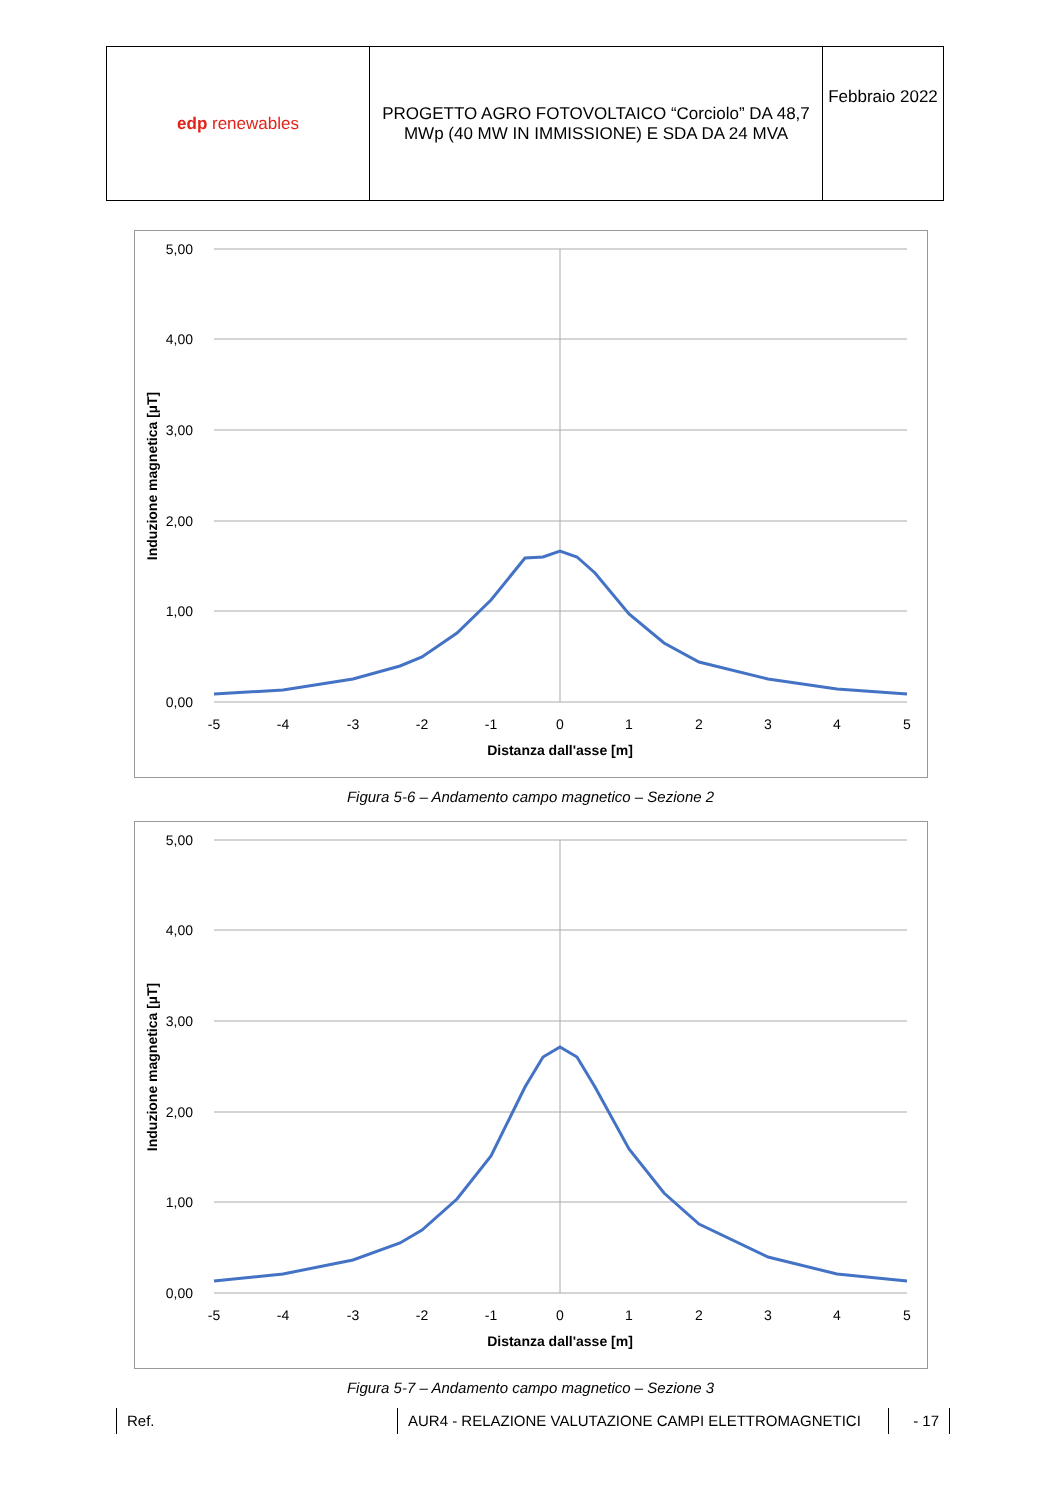| edp renewables | PROGETTO AGRO FOTOVOLTAICO “Corciolo” DA 48,7 MWp (40 MW IN IMMISSIONE) E SDA DA 24 MVA | Febbraio 2022 |
5,00
4,00
3,00
2,00
1,00
0,00
-5
-4
-3
-2
-1
0
1
2
3
4
5
Distanza dall'asse [m]
Induzione magnetica [µT]
Figura 5-6 – Andamento campo magnetico – Sezione 2
5,00
4,00
3,00
2,00
1,00
0,00
-5
-4
-3
-2
-1
0
1
2
3
4
5
Distanza dall'asse [m]
Induzione magnetica [µT]
Figura 5-7 – Andamento campo magnetico – Sezione 3
Ref. AUR4 - RELAZIONE VALUTAZIONE CAMPI ELETTROMAGNETICI - 17